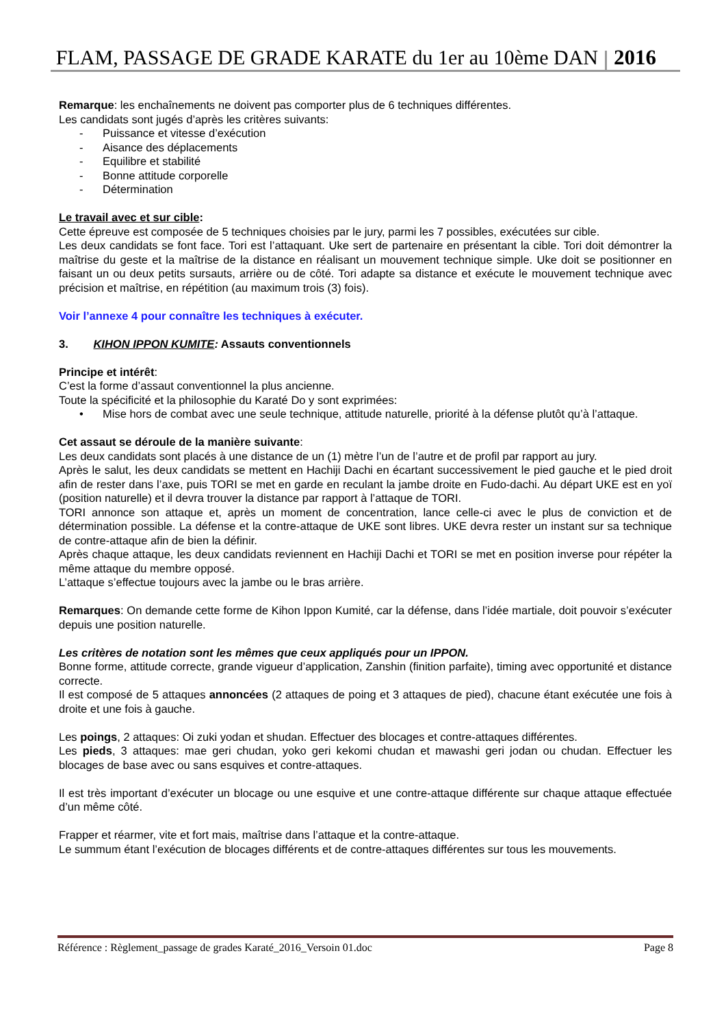FLAM, PASSAGE DE GRADE KARATE du 1er au 10ème DAN 2016
Remarque: les enchaînements ne doivent pas comporter plus de 6 techniques différentes.
Les candidats sont jugés d’après les critères suivants:
- Puissance et vitesse d’exécution
- Aisance des déplacements
- Equilibre et stabilité
- Bonne attitude corporelle
- Détermination
Le travail avec et sur cible:
Cette épreuve est composée de 5 techniques choisies par le jury, parmi les 7 possibles, exécutées sur cible.
Les deux candidats se font face. Tori est l’attaquant. Uke sert de partenaire en présentant la cible. Tori doit démontrer la maîtrise du geste et la maîtrise de la distance en réalisant un mouvement technique simple. Uke doit se positionner en faisant un ou deux petits sursauts, arrière ou de côté. Tori adapte sa distance et exécute le mouvement technique avec précision et maîtrise, en répétition (au maximum trois (3) fois).
Voir l’annexe 4 pour connaître les techniques à exécuter.
3. KIHON IPPON KUMITE: Assauts conventionnels
Principe et intérêt:
C’est la forme d’assaut conventionnel la plus ancienne.
Toute la spécificité et la philosophie du Karaté Do y sont exprimées:
• Mise hors de combat avec une seule technique, attitude naturelle, priorité à la défense plutôt qu’à l’attaque.
Cet assaut se déroule de la manière suivante:
Les deux candidats sont placés à une distance de un (1) mètre l’un de l’autre et de profil par rapport au jury.
Après le salut, les deux candidats se mettent en Hachiji Dachi en écartant successivement le pied gauche et le pied droit afin de rester dans l’axe, puis TORI se met en garde en reculant la jambe droite en Fudo-dachi. Au départ UKE est en yoï (position naturelle) et il devra trouver la distance par rapport à l’attaque de TORI.
TORI annonce son attaque et, après un moment de concentration, lance celle-ci avec le plus de conviction et de détermination possible. La défense et la contre-attaque de UKE sont libres. UKE devra rester un instant sur sa technique de contre-attaque afin de bien la définir.
Après chaque attaque, les deux candidats reviennent en Hachiji Dachi et TORI se met en position inverse pour répéter la même attaque du membre opposé.
L’attaque s’effectue toujours avec la jambe ou le bras arrière.
Remarques: On demande cette forme de Kihon Ippon Kumité, car la défense, dans l’idée martiale, doit pouvoir s’exécuter depuis une position naturelle.
Les critères de notation sont les mêmes que ceux appliqués pour un IPPON.
Bonne forme, attitude correcte, grande vigueur d’application, Zanshin (finition parfaite), timing avec opportunité et distance correcte.
Il est composé de 5 attaques annoncées (2 attaques de poing et 3 attaques de pied), chacune étant exécutée une fois à droite et une fois à gauche.
Les poings, 2 attaques: Oi zuki yodan et shudan. Effectuer des blocages et contre-attaques différentes.
Les pieds, 3 attaques: mae geri chudan, yoko geri kekomi chudan et mawashi geri jodan ou chudan. Effectuer les blocages de base avec ou sans esquives et contre-attaques.
Il est très important d’exécuter un blocage ou une esquive et une contre-attaque différente sur chaque attaque effectuée d’un même côté.
Frapper et réarmer, vite et fort mais, maîtrise dans l’attaque et la contre-attaque.
Le summum étant l’exécution de blocages différents et de contre-attaques différentes sur tous les mouvements.
Référence : Règlement_passage de grades Karaté_2016_Versoin 01.doc Page 8